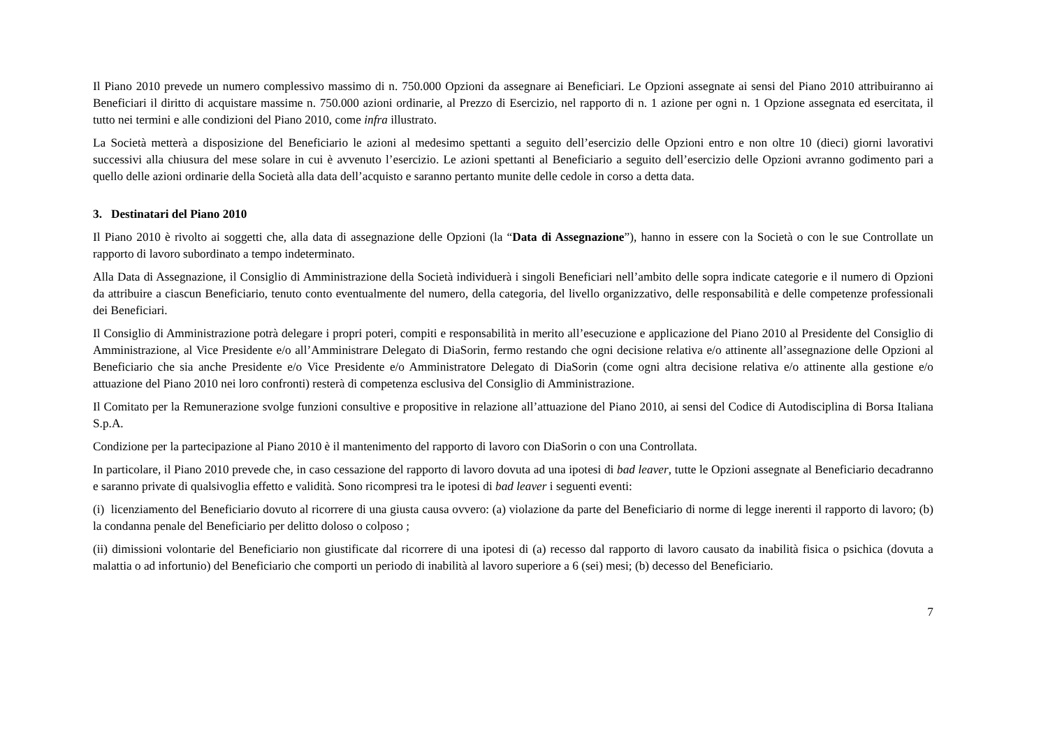Il Piano 2010 prevede un numero complessivo massimo di n. 750.000 Opzioni da assegnare ai Beneficiari. Le Opzioni assegnate ai sensi del Piano 2010 attribuiranno ai Beneficiari il diritto di acquistare massime n. 750.000 azioni ordinarie, al Prezzo di Esercizio, nel rapporto di n. 1 azione per ogni n. 1 Opzione assegnata ed esercitata, il tutto nei termini e alle condizioni del Piano 2010, come infra illustrato.
La Società metterà a disposizione del Beneficiario le azioni al medesimo spettanti a seguito dell’esercizio delle Opzioni entro e non oltre 10 (dieci) giorni lavorativi successivi alla chiusura del mese solare in cui è avvenuto l’esercizio. Le azioni spettanti al Beneficiario a seguito dell’esercizio delle Opzioni avranno godimento pari a quello delle azioni ordinarie della Società alla data dell’acquisto e saranno pertanto munite delle cedole in corso a detta data.
3. Destinatari del Piano 2010
Il Piano 2010 è rivolto ai soggetti che, alla data di assegnazione delle Opzioni (la “Data di Assegnazione”), hanno in essere con la Società o con le sue Controllate un rapporto di lavoro subordinato a tempo indeterminato.
Alla Data di Assegnazione, il Consiglio di Amministrazione della Società individuerà i singoli Beneficiari nell’ambito delle sopra indicate categorie e il numero di Opzioni da attribuire a ciascun Beneficiario, tenuto conto eventualmente del numero, della categoria, del livello organizzativo, delle responsabilità e delle competenze professionali dei Beneficiari.
Il Consiglio di Amministrazione potrà delegare i propri poteri, compiti e responsabilità in merito all’esecuzione e applicazione del Piano 2010 al Presidente del Consiglio di Amministrazione, al Vice Presidente e/o all’Amministrare Delegato di DiaSorin, fermo restando che ogni decisione relativa e/o attinente all’assegnazione delle Opzioni al Beneficiario che sia anche Presidente e/o Vice Presidente e/o Amministratore Delegato di DiaSorin (come ogni altra decisione relativa e/o attinente alla gestione e/o attuazione del Piano 2010 nei loro confronti) resterà di competenza esclusiva del Consiglio di Amministrazione.
Il Comitato per la Remunerazione svolge funzioni consultive e propositive in relazione all’attuazione del Piano 2010, ai sensi del Codice di Autodisciplina di Borsa Italiana S.p.A.
Condizione per la partecipazione al Piano 2010 è il mantenimento del rapporto di lavoro con DiaSorin o con una Controllata.
In particolare, il Piano 2010 prevede che, in caso cessazione del rapporto di lavoro dovuta ad una ipotesi di bad leaver, tutte le Opzioni assegnate al Beneficiario decadranno e saranno private di qualsivoglia effetto e validità. Sono ricompresi tra le ipotesi di bad leaver i seguenti eventi:
(i) licenziamento del Beneficiario dovuto al ricorrere di una giusta causa ovvero: (a) violazione da parte del Beneficiario di norme di legge inerenti il rapporto di lavoro; (b) la condanna penale del Beneficiario per delitto doloso o colposo ;
(ii) dimissioni volontarie del Beneficiario non giustificate dal ricorrere di una ipotesi di (a) recesso dal rapporto di lavoro causato da inabilità fisica o psichica (dovuta a malattia o ad infortunio) del Beneficiario che comporti un periodo di inabilità al lavoro superiore a 6 (sei) mesi; (b) decesso del Beneficiario.
7